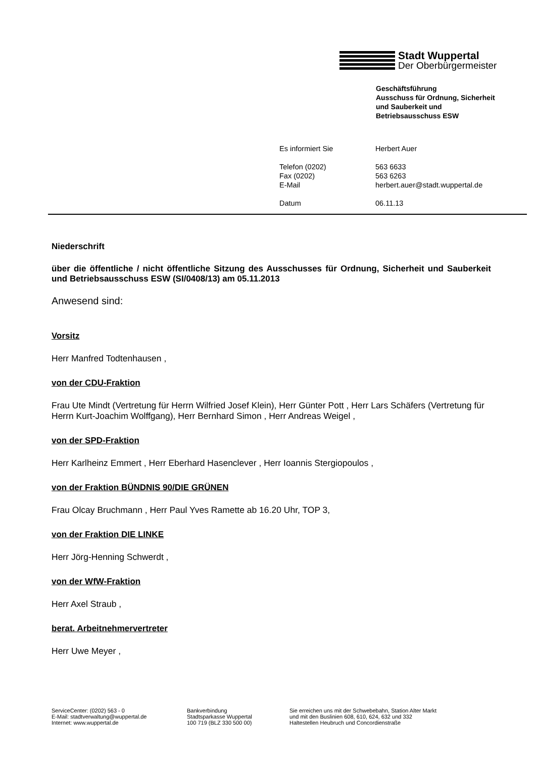Stadt Wuppertal
Der Oberbürgermeister
Geschäftsführung
Ausschuss für Ordnung, Sicherheit
und Sauberkeit und
Betriebsausschuss ESW
| Es informiert Sie | Herbert Auer |
| Telefon (0202) | 563 6633 |
| Fax (0202) | 563 6263 |
| E-Mail | herbert.auer@stadt.wuppertal.de |
| Datum | 06.11.13 |
Niederschrift
über die öffentliche / nicht öffentliche Sitzung des Ausschusses für Ordnung, Sicherheit und Sauberkeit und Betriebsausschuss ESW (SI/0408/13) am 05.11.2013
Anwesend sind:
Vorsitz
Herr Manfred Todtenhausen ,
von der CDU-Fraktion
Frau Ute Mindt (Vertretung für Herrn Wilfried Josef Klein), Herr Günter Pott , Herr Lars Schäfers (Vertretung für Herrn Kurt-Joachim Wolffgang), Herr Bernhard Simon , Herr Andreas Weigel ,
von der SPD-Fraktion
Herr Karlheinz Emmert , Herr Eberhard Hasenclever , Herr Ioannis Stergiopoulos ,
von der Fraktion BÜNDNIS 90/DIE GRÜNEN
Frau Olcay Bruchmann , Herr Paul Yves Ramette ab 16.20 Uhr, TOP 3,
von der Fraktion DIE LINKE
Herr Jörg-Henning Schwerdt ,
von der WfW-Fraktion
Herr Axel Straub ,
berat. Arbeitnehmervertreter
Herr Uwe Meyer ,
ServiceCenter: (0202) 563 - 0
E-Mail: stadtverwaltung@wuppertal.de
Internet: www.wuppertal.de
Bankverbindung
Stadtsparkasse Wuppertal
100 719 (BLZ 330 500 00)
Sie erreichen uns mit der Schwebebahn, Station Alter Markt
und mit den Buslinien 608, 610, 624, 632 und 332
Haltestellen Heubruch und Concordienstraße